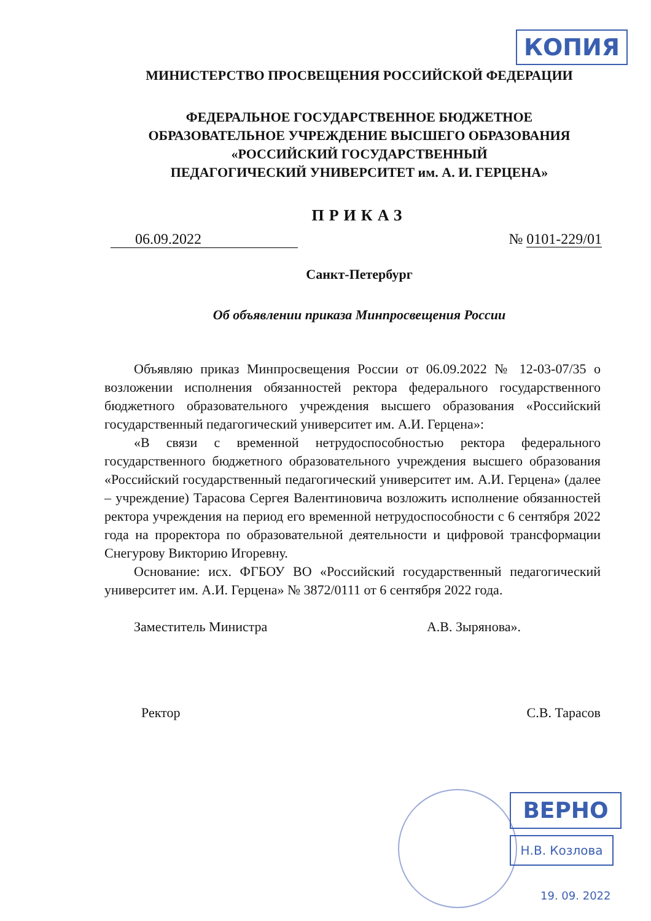КОПИЯ
МИНИСТЕРСТВО ПРОСВЕЩЕНИЯ РОССИЙСКОЙ ФЕДЕРАЦИИ
ФЕДЕРАЛЬНОЕ ГОСУДАРСТВЕННОЕ БЮДЖЕТНОЕ
ОБРАЗОВАТЕЛЬНОЕ УЧРЕЖДЕНИЕ ВЫСШЕГО ОБРАЗОВАНИЯ
«РОССИЙСКИЙ ГОСУДАРСТВЕННЫЙ
ПЕДАГОГИЧЕСКИЙ УНИВЕРСИТЕТ им. А. И. ГЕРЦЕНА»
ПРИКАЗ
06.09.2022 № 0101-229/01
Санкт-Петербург
Об объявлении приказа Минпросвещения России
Объявляю приказ Минпросвещения России от 06.09.2022 № 12-03-07/35 о возложении исполнения обязанностей ректора федерального государственного бюджетного образовательного учреждения высшего образования «Российский государственный педагогический университет им. А.И. Герцена»:
«В связи с временной нетрудоспособностью ректора федерального государственного бюджетного образовательного учреждения высшего образования «Российский государственный педагогический университет им. А.И. Герцена» (далее – учреждение) Тарасова Сергея Валентиновича возложить исполнение обязанностей ректора учреждения на период его временной нетрудоспособности с 6 сентября 2022 года на проректора по образовательной деятельности и цифровой трансформации Снегурову Викторию Игоревну.
Основание: исх. ФГБОУ ВО «Российский государственный педагогический университет им. А.И. Герцена» № 3872/0111 от 6 сентября 2022 года.
Заместитель Министра А.В. Зырянова».
Ректор С.В. Тарасов
ВЕРНО
Н.В. Козлова
19. 09. 2022